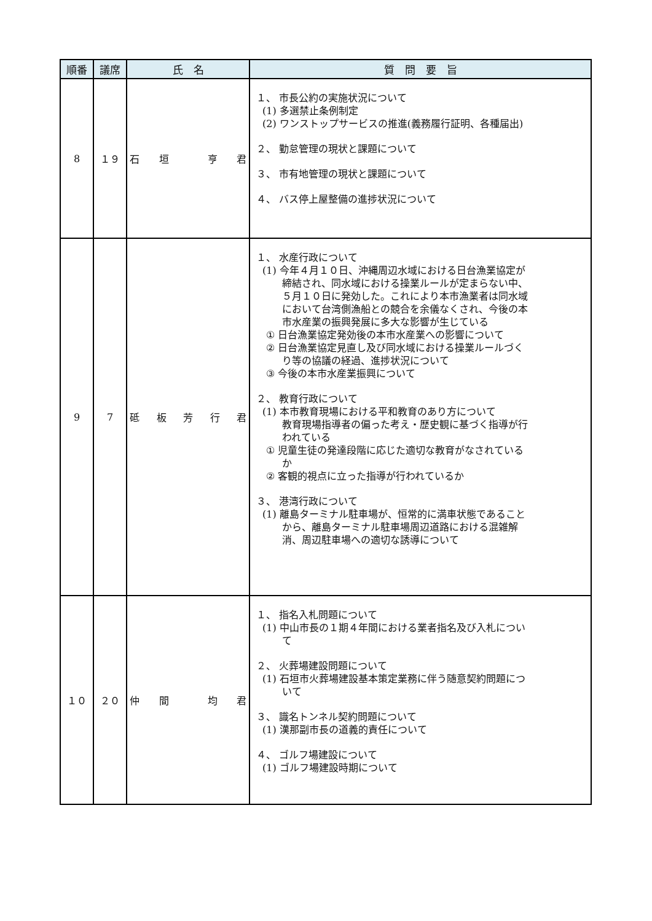| 順番 | 議席 | 氏 名 | 質 問 要 旨 |
| --- | --- | --- | --- |
| 8 | １９ | 石 垣 亨 君 | １、 市長公約の実施状況について (1) 多選禁止条例制定 (2) ワンストップサービスの推進(義務履行証明、各種届出) ２、 勤怠管理の現状と課題について ３、 市有地管理の現状と課題について ４、 バス停上屋整備の進捗状況について |
| 9 | 7 | 砥 板 芳 行 君 | １、 水産行政について (1) 今年４月１０日、沖縄周辺水域における日台漁業協定が 締結され、同水域における操業ルールが定まらない中、 ５月１０日に発効した。これにより本市漁業者は同水域 において台湾側漁船との競合を余儀なくされ、今後の本 市水産業の振興発展に多大な影響が生じている ① 日台漁業協定発効後の本市水産業への影響について ② 日台漁業協定見直し及び同水域における操業ルールづく り等の協議の経過、進捗状況について ③ 今後の本市水産業振興について ２、 教育行政について (1) 本市教育現場における平和教育のあり方について 教育現場指導者の偏った考え・歴史観に基づく指導が行 われている ① 児童生徒の発達段階に応じた適切な教育がなされている か ② 客観的視点に立った指導が行われているか ３、 港湾行政について (1) 離島ターミナル駐車場が、恒常的に満車状態であること から、離島ターミナル駐車場周辺道路における混雑解 消、周辺駐車場への適切な誘導について |
| １０ | ２０ | 仲 間 均 君 | １、 指名入札問題について (1) 中山市長の１期４年間における業者指名及び入札につい て ２、 火葬場建設問題について (1) 石垣市火葬場建設基本策定業務に伴う随意契約問題につ いて ３、 識名トンネル契約問題について (1) 漢那副市長の道義的責任について ４、 ゴルフ場建設について (1) ゴルフ場建設時期について |